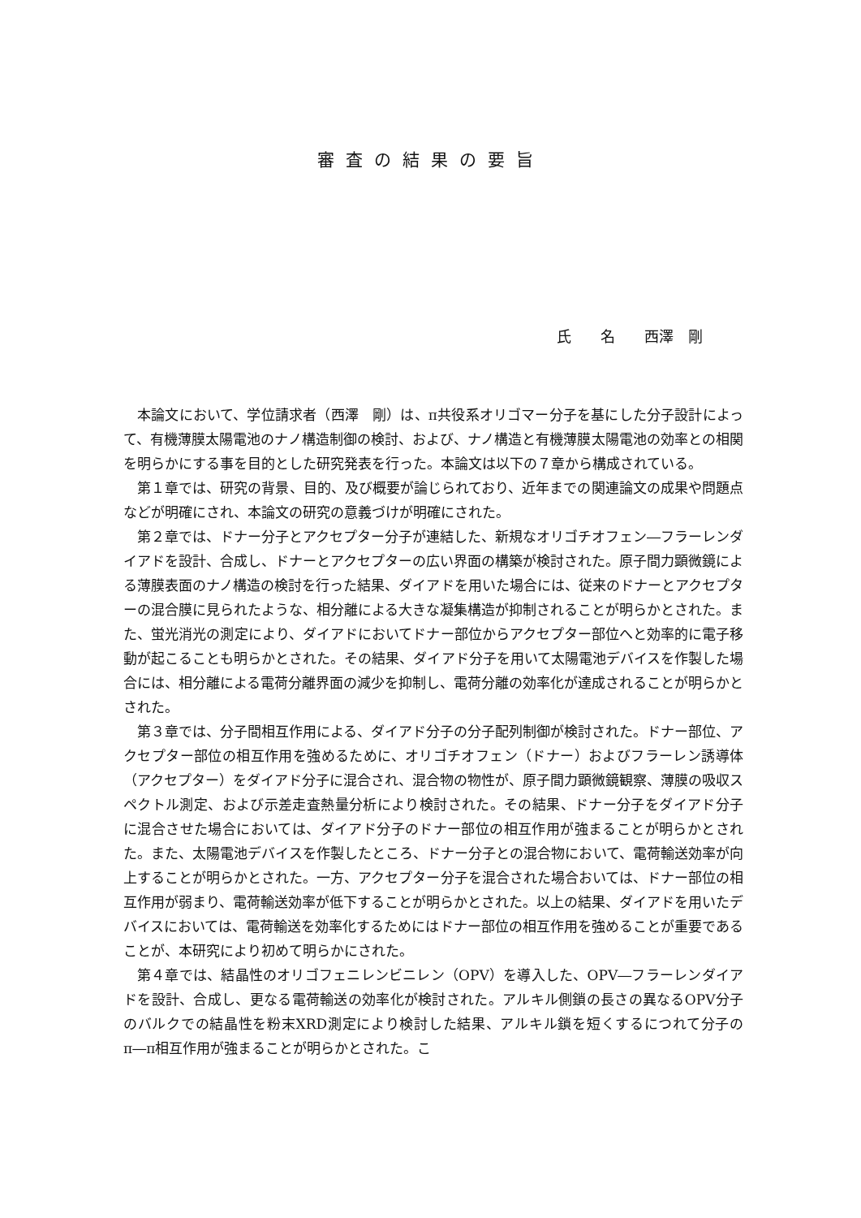審査の結果の要旨
氏　　名　　西澤　剛
本論文において、学位請求者（西澤　剛）は、π共役系オリゴマー分子を基にした分子設計によって、有機薄膜太陽電池のナノ構造制御の検討、および、ナノ構造と有機薄膜太陽電池の効率との相関を明らかにする事を目的とした研究発表を行った。本論文は以下の７章から構成されている。
第１章では、研究の背景、目的、及び概要が論じられており、近年までの関連論文の成果や問題点などが明確にされ、本論文の研究の意義づけが明確にされた。
第２章では、ドナー分子とアクセプター分子が連結した、新規なオリゴチオフェン―フラーレンダイアドを設計、合成し、ドナーとアクセプターの広い界面の構築が検討された。原子間力顕微鏡による薄膜表面のナノ構造の検討を行った結果、ダイアドを用いた場合には、従来のドナーとアクセプターの混合膜に見られたような、相分離による大きな凝集構造が抑制されることが明らかとされた。また、蛍光消光の測定により、ダイアドにおいてドナー部位からアクセプター部位へと効率的に電子移動が起こることも明らかとされた。その結果、ダイアド分子を用いて太陽電池デバイスを作製した場合には、相分離による電荷分離界面の減少を抑制し、電荷分離の効率化が達成されることが明らかとされた。
第３章では、分子間相互作用による、ダイアド分子の分子配列制御が検討された。ドナー部位、アクセプター部位の相互作用を強めるために、オリゴチオフェン（ドナー）およびフラーレン誘導体（アクセプター）をダイアド分子に混合され、混合物の物性が、原子間力顕微鏡観察、薄膜の吸収スペクトル測定、および示差走査熱量分析により検討された。その結果、ドナー分子をダイアド分子に混合させた場合においては、ダイアド分子のドナー部位の相互作用が強まることが明らかとされた。また、太陽電池デバイスを作製したところ、ドナー分子との混合物において、電荷輸送効率が向上することが明らかとされた。一方、アクセプター分子を混合された場合おいては、ドナー部位の相互作用が弱まり、電荷輸送効率が低下することが明らかとされた。以上の結果、ダイアドを用いたデバイスにおいては、電荷輸送を効率化するためにはドナー部位の相互作用を強めることが重要であることが、本研究により初めて明らかにされた。
第４章では、結晶性のオリゴフェニレンビニレン（OPV）を導入した、OPV―フラーレンダイアドを設計、合成し、更なる電荷輸送の効率化が検討された。アルキル側鎖の長さの異なるOPV分子のバルクでの結晶性を粉末XRD測定により検討した結果、アルキル鎖を短くするにつれて分子のπ―π相互作用が強まることが明らかとされた。こ